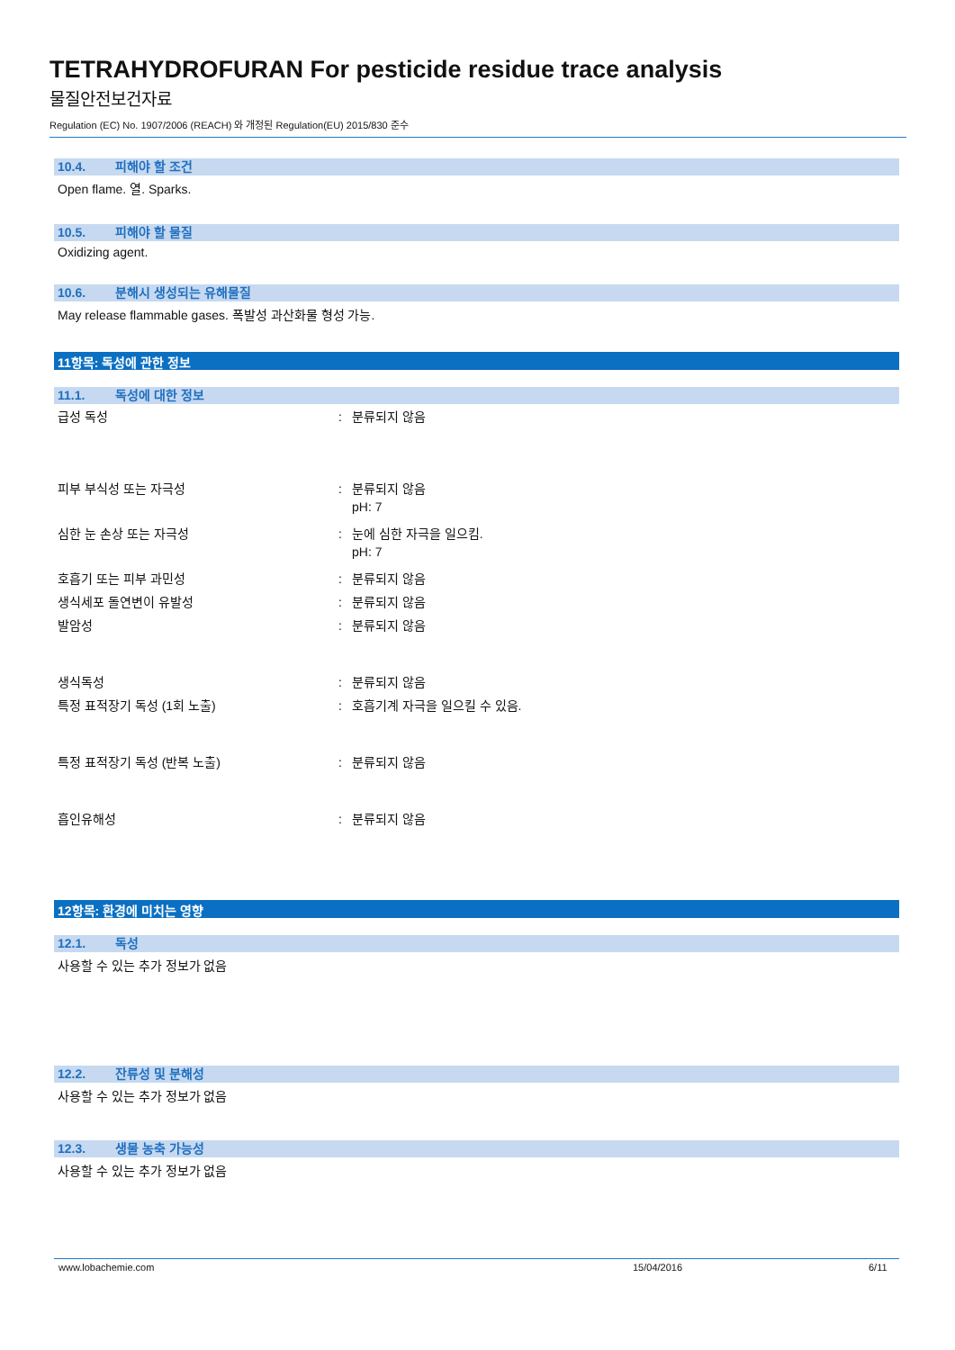TETRAHYDROFURAN For pesticide residue trace analysis
물질안전보건자료
Regulation (EC) No. 1907/2006 (REACH) 와 개정된 Regulation(EU) 2015/830 준수
10.4. 피해야 할 조건
Open flame. 열. Sparks.
10.5. 피해야 할 물질
Oxidizing agent.
10.6. 분해시 생성되는 유해물질
May release flammable gases. 폭발성 과산화물 형성 가능.
11항목: 독성에 관한 정보
11.1. 독성에 대한 정보
급성 독성 : 분류되지 않음
피부 부식성 또는 자극성 : 분류되지 않음
pH: 7
심한 눈 손상 또는 자극성 : 눈에 심한 자극을 일으킴.
pH: 7
호흡기 또는 피부 과민성 : 분류되지 않음
생식세포 돌연변이 유발성 : 분류되지 않음
발암성 : 분류되지 않음
생식독성 : 분류되지 않음
특정 표적장기 독성 (1회 노출) : 호흡기계 자극을 일으킬 수 있음.
특정 표적장기 독성 (반복 노출) : 분류되지 않음
흡인유해성 : 분류되지 않음
12항목: 환경에 미치는 영향
12.1. 독성
사용할 수 있는 추가 정보가 없음
12.2. 잔류성 및 분해성
사용할 수 있는 추가 정보가 없음
12.3. 생물 농축 가능성
사용할 수 있는 추가 정보가 없음
www.lobachemie.com 15/04/2016 6/11